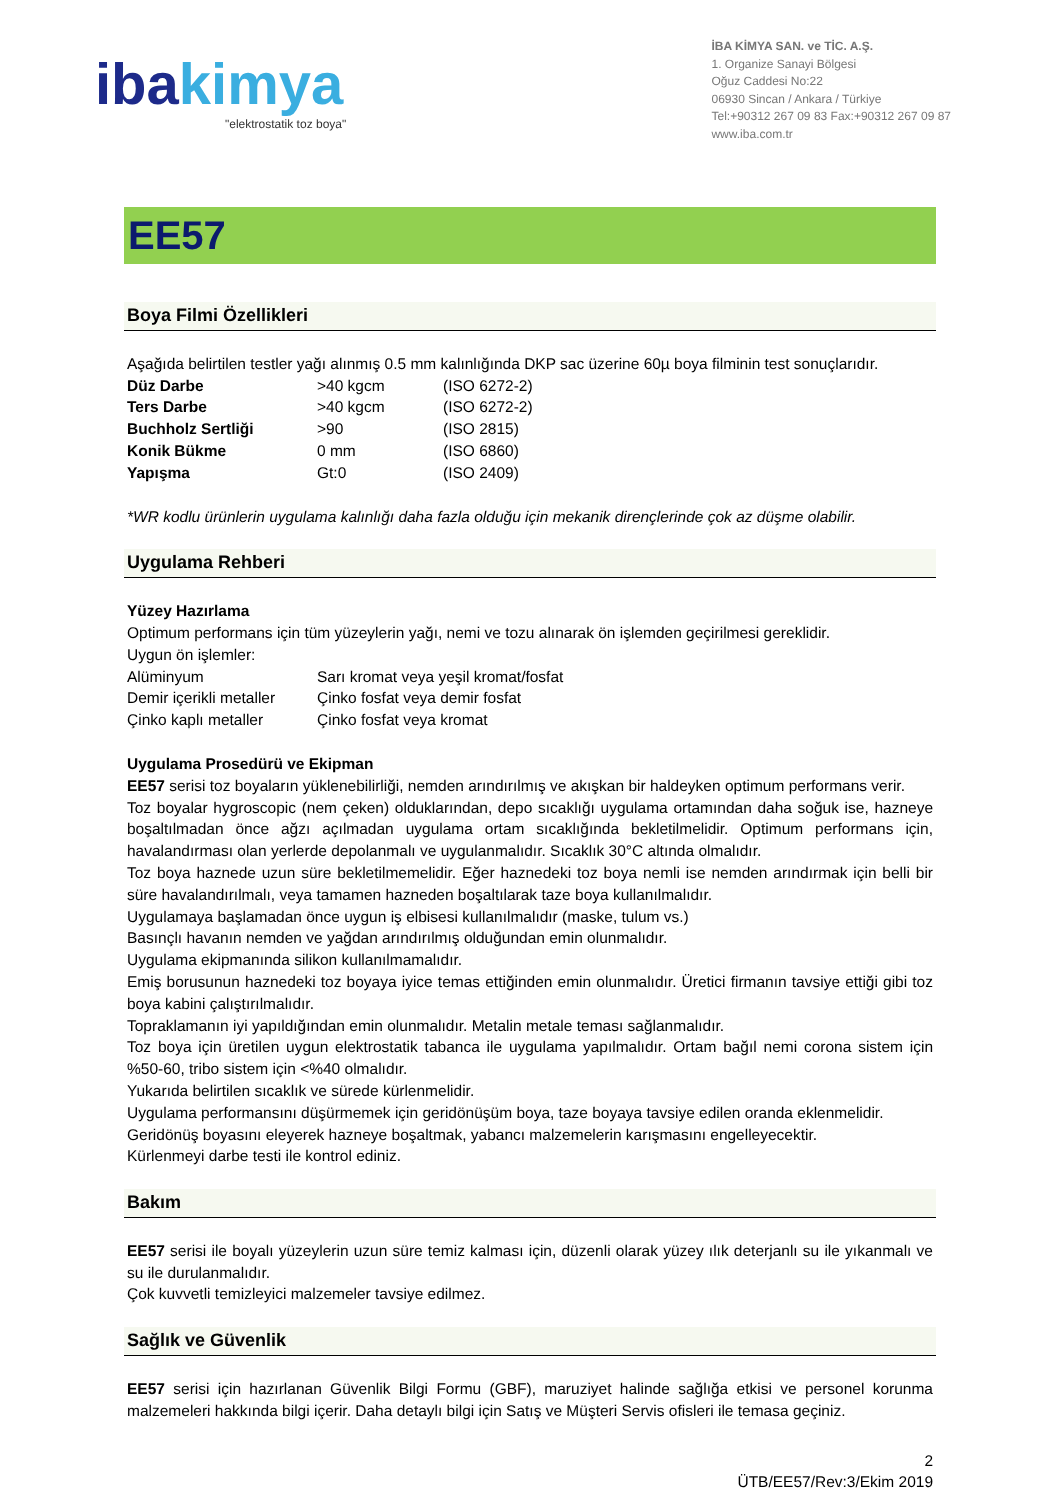ibakimya
"elektrostatik toz boya"
İBA KİMYA SAN. ve TİC. A.Ş.
1. Organize Sanayi Bölgesi
Oğuz Caddesi No:22
06930 Sincan / Ankara / Türkiye
Tel:+90312 267 09 83 Fax:+90312 267 09 87
www.iba.com.tr
EE57
Boya Filmi Özellikleri
Aşağıda belirtilen testler yağı alınmış 0.5 mm kalınlığında DKP sac üzerine 60µ boya filminin test sonuçlarıdır.
| Düz Darbe | >40 kgcm | (ISO 6272-2) |
| Ters Darbe | >40 kgcm | (ISO 6272-2) |
| Buchholz Sertliği | >90 | (ISO 2815) |
| Konik Bükme | 0 mm | (ISO 6860) |
| Yapışma | Gt:0 | (ISO 2409) |
*WR kodlu ürünlerin uygulama kalınlığı daha fazla olduğu için mekanik dirençlerinde çok az düşme olabilir.
Uygulama Rehberi
Yüzey Hazırlama
Optimum performans için tüm yüzeylerin yağı, nemi ve tozu alınarak ön işlemden geçirilmesi gereklidir.
Uygun ön işlemler:
| Alüminyum | Sarı kromat veya yeşil kromat/fosfat |
| Demir içerikli metaller | Çinko fosfat veya demir fosfat |
| Çinko kaplı metaller | Çinko fosfat veya kromat |
Uygulama Prosedürü ve Ekipman
EE57 serisi toz boyaların yüklenebilirliği, nemden arındırılmış ve akışkan bir haldeyken optimum performans verir.
Toz boyalar hygroscopic (nem çeken) olduklarından, depo sıcaklığı uygulama ortamından daha soğuk ise, hazneye boşaltılmadan önce ağzı açılmadan uygulama ortam sıcaklığında bekletilmelidir. Optimum performans için, havalandırması olan yerlerde depolanmalı ve uygulanmalıdır. Sıcaklık 30°C altında olmalıdır.
Toz boya haznede uzun süre bekletilmemelidir. Eğer haznedeki toz boya nemli ise nemden arındırmak için belli bir süre havalandırılmalı, veya tamamen hazneden boşaltılarak taze boya kullanılmalıdır.
Uygulamaya başlamadan önce uygun iş elbisesi kullanılmalıdır (maske, tulum vs.)
Basınçlı havanın nemden ve yağdan arındırılmış olduğundan emin olunmalıdır.
Uygulama ekipmanında silikon kullanılmamalıdır.
Emiş borusunun haznedeki toz boyaya iyice temas ettiğinden emin olunmalıdır. Üretici firmanın tavsiye ettiği gibi toz boya kabini çalıştırılmalıdır.
Topraklamanın iyi yapıldığından emin olunmalıdır. Metalin metale teması sağlanmalıdır.
Toz boya için üretilen uygun elektrostatik tabanca ile uygulama yapılmalıdır. Ortam bağıl nemi corona sistem için %50-60, tribo sistem için <%40 olmalıdır.
Yukarıda belirtilen sıcaklık ve sürede kürlenmelidir.
Uygulama performansını düşürmemek için geridönüşüm boya, taze boyaya tavsiye edilen oranda eklenmelidir.
Geridönüş boyasını eleyerek hazneye boşaltmak, yabancı malzemelerin karışmasını engelleyecektir.
Kürlenmeyi darbe testi ile kontrol ediniz.
Bakım
EE57 serisi ile boyalı yüzeylerin uzun süre temiz kalması için, düzenli olarak yüzey ılık deterjanlı su ile yıkanmalı ve su ile durulanmalıdır.
Çok kuvvetli temizleyici malzemeler tavsiye edilmez.
Sağlık ve Güvenlik
EE57 serisi için hazırlanan Güvenlik Bilgi Formu (GBF), maruziyet halinde sağlığa etkisi ve personel korunma malzemeleri hakkında bilgi içerir. Daha detaylı bilgi için Satış ve Müşteri Servis ofisleri ile temasa geçiniz.
2
ÜTB/EE57/Rev:3/Ekim 2019